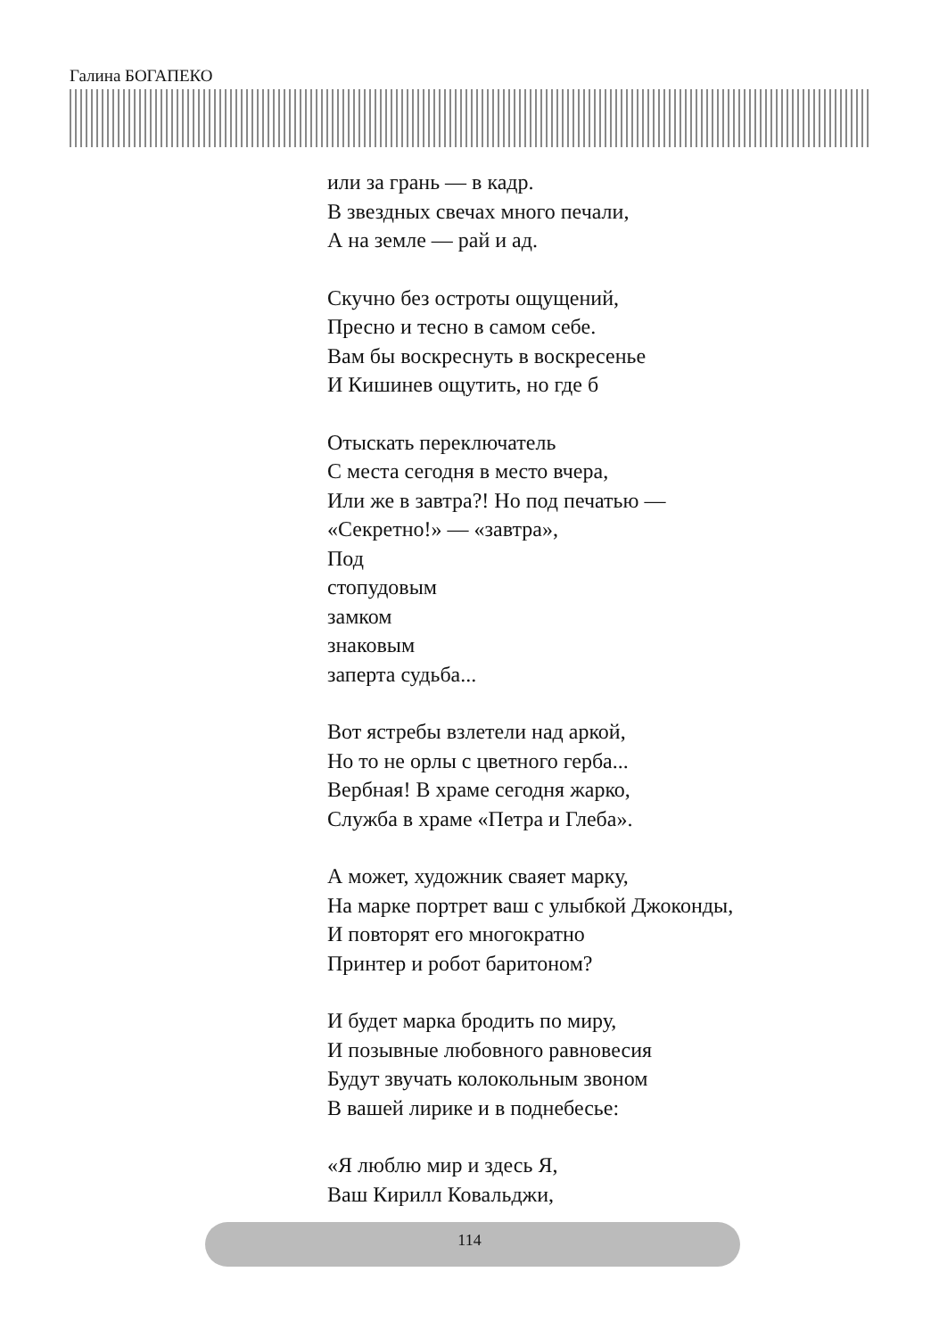Галина БОГАПЕКО
или за грань — в кадр.
В звездных свечах много печали,
А на земле — рай и ад.
Скучно без остроты ощущений,
Пресно и тесно в самом себе.
Вам бы воскреснуть в воскресенье
И Кишинев ощутить, но где б
Отыскать переключатель
С места сегодня в место вчера,
Или же в завтра?! Но под печатью —
«Секретно!» — «завтра»,
Под
стопудовым
замком
знаковым
заперта судьба...
Вот ястребы взлетели над аркой,
Но то не орлы с цветного герба...
Вербная! В храме сегодня жарко,
Служба в храме «Петра и Глеба».
А может, художник сваяет марку,
На марке портрет ваш с улыбкой Джоконды,
И повторят его многократно
Принтер и робот баритоном?
И будет марка бродить по миру,
И позывные любовного равновесия
Будут звучать колокольным звоном
В вашей лирике и в поднебесье:
«Я люблю мир и здесь Я,
Ваш Кирилл Ковальджи,
114